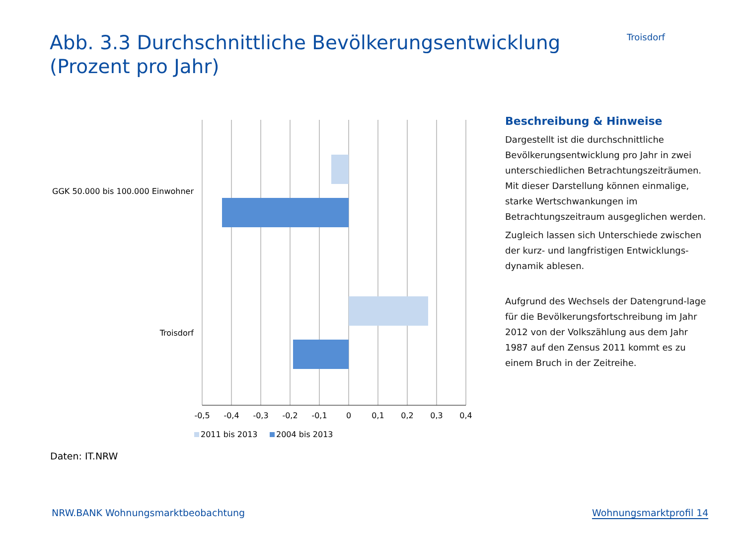Abb. 3.3 Durchschnittliche Bevölkerungsentwicklung
(Prozent pro Jahr)
Troisdorf
GGK 50.000 bis 100.000 Einwohner
Troisdorf
-0,5
-0,4
-0,3
-0,2
-0,1
0
0,1
0,2
0,3
0,4
2011 bis 2013
2004 bis 2013
Beschreibung & Hinweise
Dargestellt ist die durchschnittliche Bevölkerungsentwicklung pro Jahr in zwei unterschiedlichen Betrachtungszeiträumen. Mit dieser Darstellung können einmalige, starke Wertschwankungen im Betrachtungszeitraum ausgeglichen werden.
Zugleich lassen sich Unterschiede zwischen der kurz- und langfristigen Entwicklungs-dynamik ablesen.
Aufgrund des Wechsels der Datengrund-lage für die Bevölkerungsfortschreibung im Jahr 2012 von der Volkszählung aus dem Jahr 1987 auf den Zensus 2011 kommt es zu einem Bruch in der Zeitreihe.
Daten: IT.NRW
NRW.BANK Wohnungsmarktbeobachtung
Wohnungsmarktprofil 14